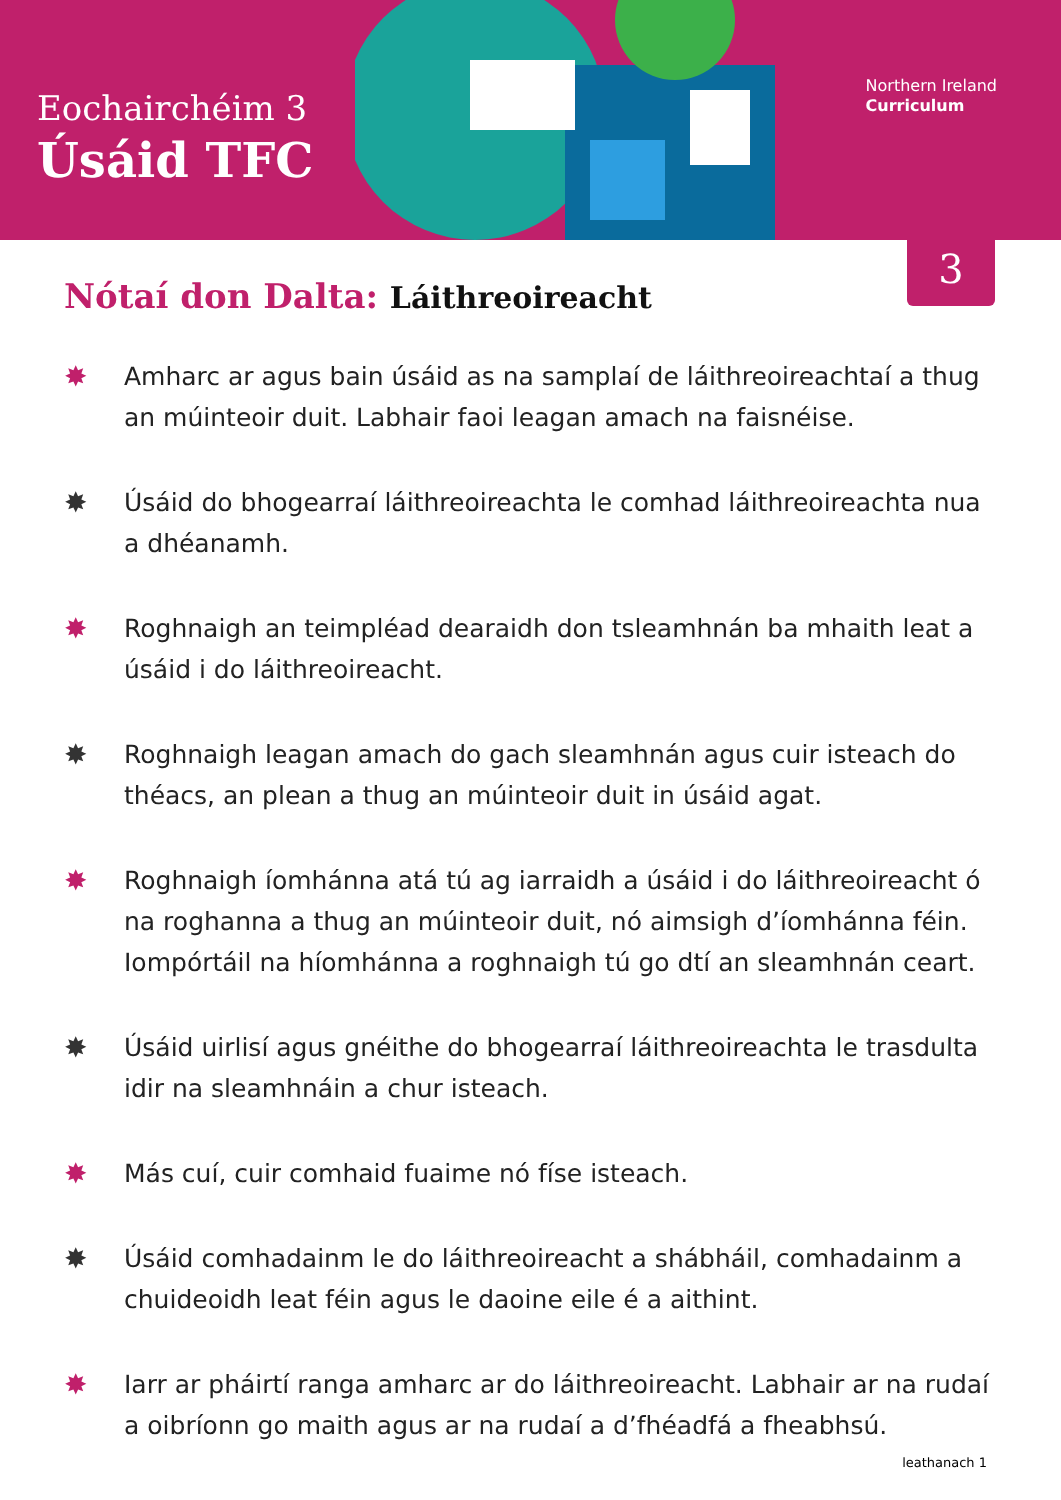Eochairchéim 3
Úsáid TFC
Northern Ireland
Curriculum
3
Nótaí don Dalta: Láithreoireacht
✸ Amharc ar agus bain úsáid as na samplaí de láithreoireachtaí a thug an múinteoir duit. Labhair faoi leagan amach na faisnéise.
✸ Úsáid do bhogearraí láithreoireachta le comhad láithreoireachta nua a dhéanamh.
✸ Roghnaigh an teimpléad dearaidh don tsleamhnán ba mhaith leat a úsáid i do láithreoireacht.
✸ Roghnaigh leagan amach do gach sleamhnán agus cuir isteach do théacs, an plean a thug an múinteoir duit in úsáid agat.
✸ Roghnaigh íomhánna atá tú ag iarraidh a úsáid i do láithreoireacht ó na roghanna a thug an múinteoir duit, nó aimsigh d’íomhánna féin. Iompórtáil na híomhánna a roghnaigh tú go dtí an sleamhnán ceart.
✸ Úsáid uirlisí agus gnéithe do bhogearraí láithreoireachta le trasdulta idir na sleamhnáin a chur isteach.
✸ Más cuí, cuir comhaid fuaime nó físe isteach.
✸ Úsáid comhadainm le do láithreoireacht a shábháil, comhadainm a chuideoidh leat féin agus le daoine eile é a aithint.
✸ Iarr ar pháirtí ranga amharc ar do láithreoireacht. Labhair ar na rudaí a oibríonn go maith agus ar na rudaí a d’fhéadfá a fheabhsú.
leathanach 1